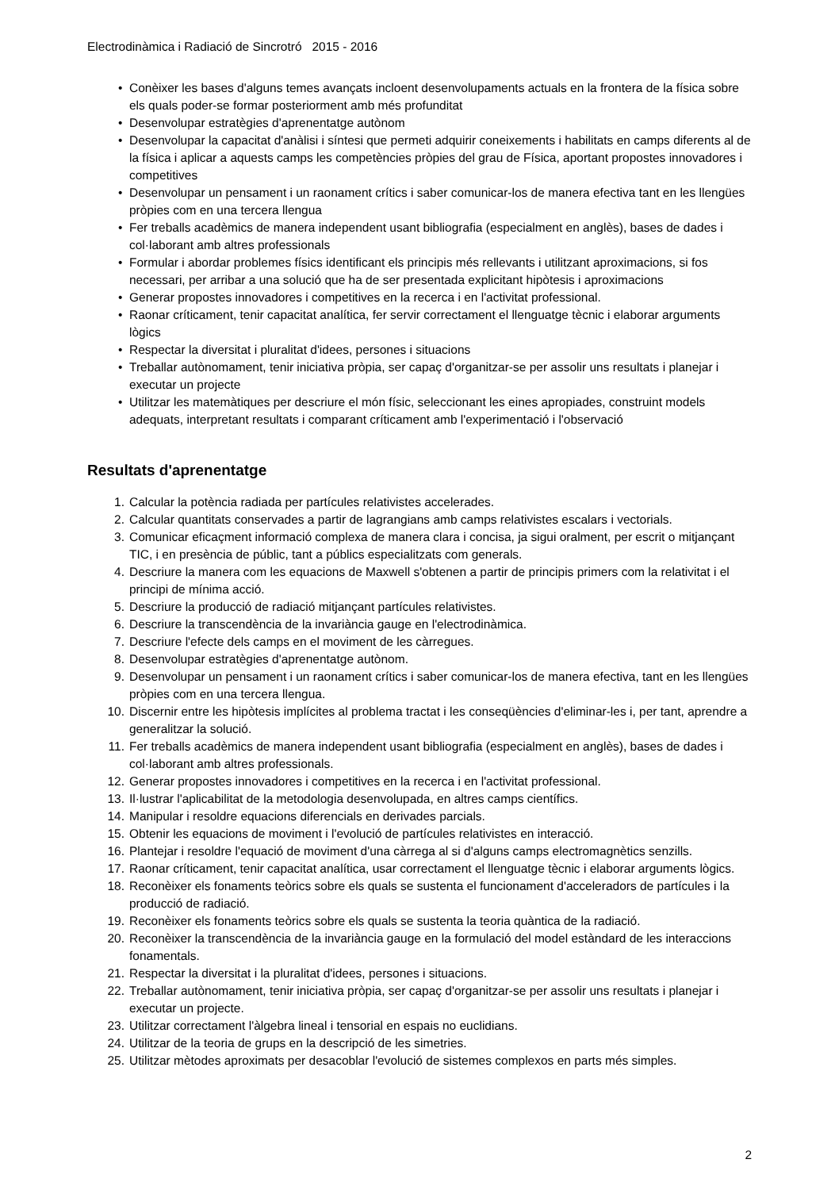Electrodinàmica i Radiació de Sincrotró 2015 - 2016
• Conèixer les bases d'alguns temes avançats incloent desenvolupaments actuals en la frontera de la física sobre els quals poder-se formar posteriorment amb més profunditat
• Desenvolupar estratègies d'aprenentatge autònom
• Desenvolupar la capacitat d'anàlisi i síntesi que permeti adquirir coneixements i habilitats en camps diferents al de la física i aplicar a aquests camps les competències pròpies del grau de Física, aportant propostes innovadores i competitives
• Desenvolupar un pensament i un raonament crítics i saber comunicar-los de manera efectiva tant en les llengües pròpies com en una tercera llengua
• Fer treballs acadèmics de manera independent usant bibliografia (especialment en anglès), bases de dades i col·laborant amb altres professionals
• Formular i abordar problemes físics identificant els principis més rellevants i utilitzant aproximacions, si fos necessari, per arribar a una solució que ha de ser presentada explicitant hipòtesis i aproximacions
• Generar propostes innovadores i competitives en la recerca i en l'activitat professional.
• Raonar críticament, tenir capacitat analítica, fer servir correctament el llenguatge tècnic i elaborar arguments lògics
• Respectar la diversitat i pluralitat d'idees, persones i situacions
• Treballar autònomament, tenir iniciativa pròpia, ser capaç d'organitzar-se per assolir uns resultats i planejar i executar un projecte
• Utilitzar les matemàtiques per descriure el món físic, seleccionant les eines apropiades, construint models adequats, interpretant resultats i comparant críticament amb l'experimentació i l'observació
Resultats d'aprenentatge
1. Calcular la potència radiada per partícules relativistes accelerades.
2. Calcular quantitats conservades a partir de lagrangians amb camps relativistes escalars i vectorials.
3. Comunicar eficaçment informació complexa de manera clara i concisa, ja sigui oralment, per escrit o mitjançant TIC, i en presència de públic, tant a públics especialitzats com generals.
4. Descriure la manera com les equacions de Maxwell s'obtenen a partir de principis primers com la relativitat i el principi de mínima acció.
5. Descriure la producció de radiació mitjançant partícules relativistes.
6. Descriure la transcendència de la invariància gauge en l'electrodinàmica.
7. Descriure l'efecte dels camps en el moviment de les càrregues.
8. Desenvolupar estratègies d'aprenentatge autònom.
9. Desenvolupar un pensament i un raonament crítics i saber comunicar-los de manera efectiva, tant en les llengües pròpies com en una tercera llengua.
10. Discernir entre les hipòtesis implícites al problema tractat i les conseqüències d'eliminar-les i, per tant, aprendre a generalitzar la solució.
11. Fer treballs acadèmics de manera independent usant bibliografia (especialment en anglès), bases de dades i col·laborant amb altres professionals.
12. Generar propostes innovadores i competitives en la recerca i en l'activitat professional.
13. Il·lustrar l'aplicabilitat de la metodologia desenvolupada, en altres camps científics.
14. Manipular i resoldre equacions diferencials en derivades parcials.
15. Obtenir les equacions de moviment i l'evolució de partícules relativistes en interacció.
16. Plantejar i resoldre l'equació de moviment d'una càrrega al si d'alguns camps electromagnètics senzills.
17. Raonar críticament, tenir capacitat analítica, usar correctament el llenguatge tècnic i elaborar arguments lògics.
18. Reconèixer els fonaments teòrics sobre els quals se sustenta el funcionament d'acceleradors de partícules i la producció de radiació.
19. Reconèixer els fonaments teòrics sobre els quals se sustenta la teoria quàntica de la radiació.
20. Reconèixer la transcendència de la invariància gauge en la formulació del model estàndard de les interaccions fonamentals.
21. Respectar la diversitat i la pluralitat d'idees, persones i situacions.
22. Treballar autònomament, tenir iniciativa pròpia, ser capaç d'organitzar-se per assolir uns resultats i planejar i executar un projecte.
23. Utilitzar correctament l'àlgebra lineal i tensorial en espais no euclidians.
24. Utilitzar de la teoria de grups en la descripció de les simetries.
25. Utilitzar mètodes aproximats per desacoblar l'evolució de sistemes complexos en parts més simples.
2